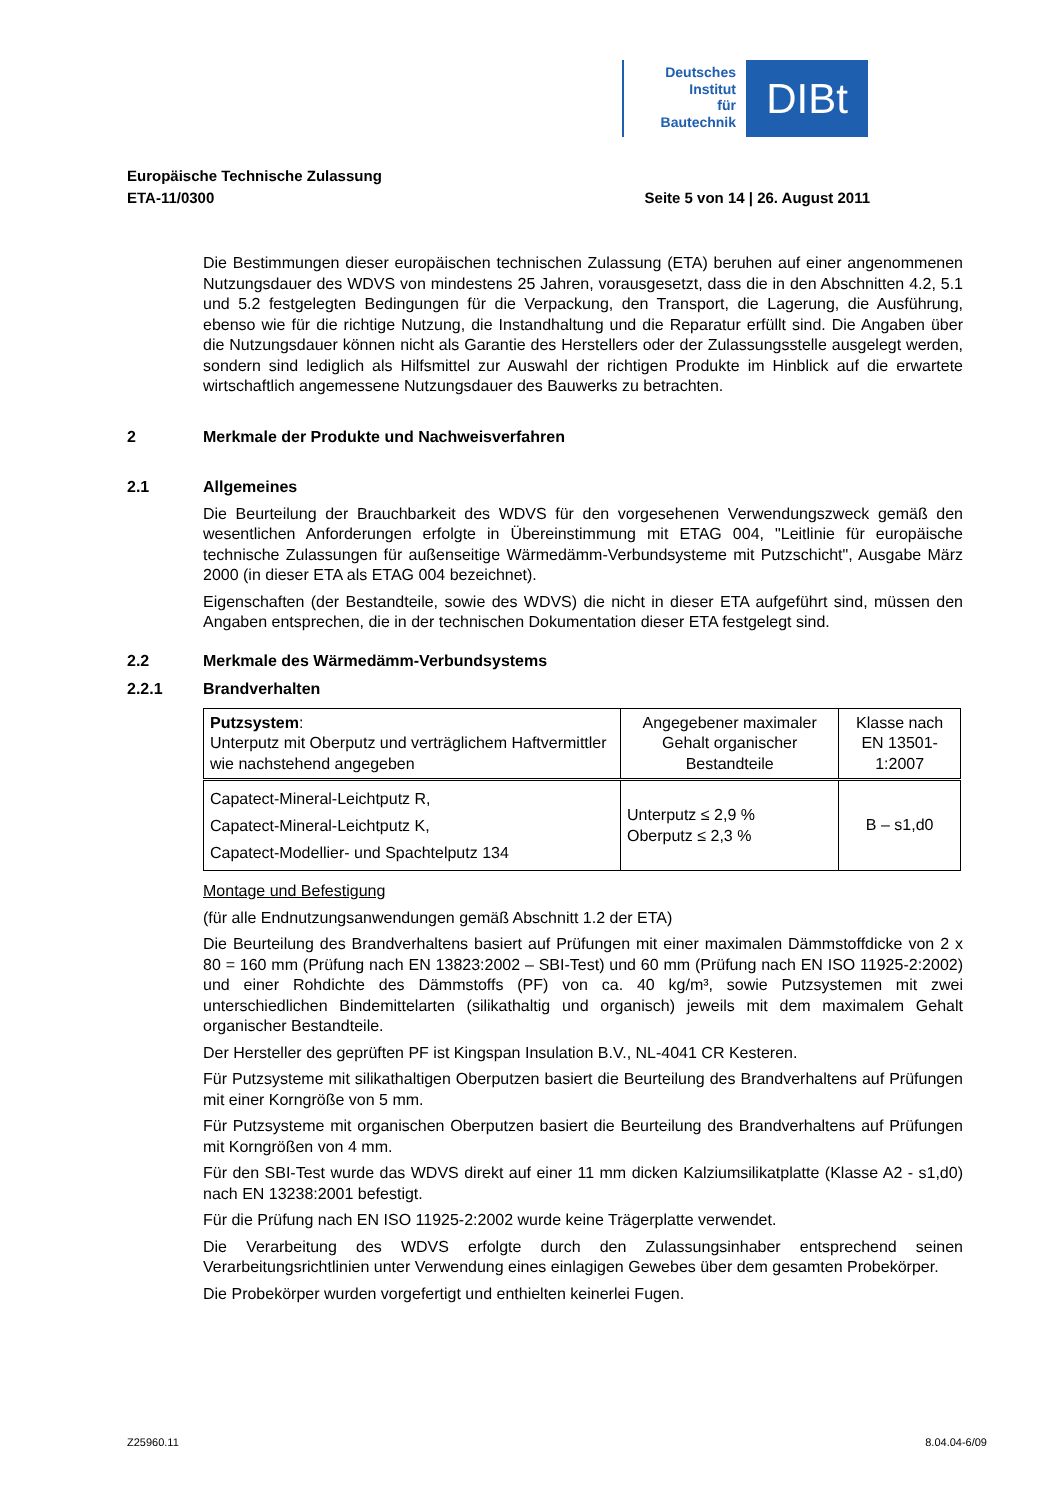Deutsches
Institut
für
Bautechnik
DIBt
Europäische Technische Zulassung
ETA-11/0300 Seite 5 von 14 | 26. August 2011
Die Bestimmungen dieser europäischen technischen Zulassung (ETA) beruhen auf einer angenommenen Nutzungsdauer des WDVS von mindestens 25 Jahren, vorausgesetzt, dass die in den Abschnitten 4.2, 5.1 und 5.2 festgelegten Bedingungen für die Verpackung, den Transport, die Lagerung, die Ausführung, ebenso wie für die richtige Nutzung, die Instandhaltung und die Reparatur erfüllt sind. Die Angaben über die Nutzungsdauer können nicht als Garantie des Herstellers oder der Zulassungsstelle ausgelegt werden, sondern sind lediglich als Hilfsmittel zur Auswahl der richtigen Produkte im Hinblick auf die erwartete wirtschaftlich angemessene Nutzungsdauer des Bauwerks zu betrachten.
2 Merkmale der Produkte und Nachweisverfahren
2.1 Allgemeines
Die Beurteilung der Brauchbarkeit des WDVS für den vorgesehenen Verwendungszweck gemäß den wesentlichen Anforderungen erfolgte in Übereinstimmung mit ETAG 004, "Leitlinie für europäische technische Zulassungen für außenseitige Wärmedämm-Verbundsysteme mit Putzschicht", Ausgabe März 2000 (in dieser ETA als ETAG 004 bezeichnet).
Eigenschaften (der Bestandteile, sowie des WDVS) die nicht in dieser ETA aufgeführt sind, müssen den Angaben entsprechen, die in der technischen Dokumentation dieser ETA festgelegt sind.
2.2 Merkmale des Wärmedämm-Verbundsystems
2.2.1 Brandverhalten
| Putzsystem : Unterputz mit Oberputz und verträglichem Haftvermittler wie nachstehend angegeben | Angegebener maximaler Gehalt organischer Bestandteile | Klasse nach EN 13501-1:2007 |
| Capatect-Mineral-Leichtputz R, Capatect-Mineral-Leichtputz K, Capatect-Modellier- und Spachtelputz 134 | Unterputz ≤ 2,9 % Oberputz ≤ 2,3 % | B – s1,d0 |
Montage und Befestigung
(für alle Endnutzungsanwendungen gemäß Abschnitt 1.2 der ETA)
Die Beurteilung des Brandverhaltens basiert auf Prüfungen mit einer maximalen Dämmstoffdicke von 2 x 80 = 160 mm (Prüfung nach EN 13823:2002 – SBI-Test) und 60 mm (Prüfung nach EN ISO 11925-2:2002) und einer Rohdichte des Dämmstoffs (PF) von ca. 40 kg/m³, sowie Putzsystemen mit zwei unterschiedlichen Bindemittelarten (silikathaltig und organisch) jeweils mit dem maximalem Gehalt organischer Bestandteile.
Der Hersteller des geprüften PF ist Kingspan Insulation B.V., NL-4041 CR Kesteren.
Für Putzsysteme mit silikathaltigen Oberputzen basiert die Beurteilung des Brandverhaltens auf Prüfungen mit einer Korngröße von 5 mm.
Für Putzsysteme mit organischen Oberputzen basiert die Beurteilung des Brandverhaltens auf Prüfungen mit Korngrößen von 4 mm.
Für den SBI-Test wurde das WDVS direkt auf einer 11 mm dicken Kalziumsilikatplatte (Klasse A2 - s1,d0) nach EN 13238:2001 befestigt.
Für die Prüfung nach EN ISO 11925-2:2002 wurde keine Trägerplatte verwendet.
Die Verarbeitung des WDVS erfolgte durch den Zulassungsinhaber entsprechend seinen Verarbeitungsrichtlinien unter Verwendung eines einlagigen Gewebes über dem gesamten Probekörper.
Die Probekörper wurden vorgefertigt und enthielten keinerlei Fugen.
Z25960.11 8.04.04-6/09